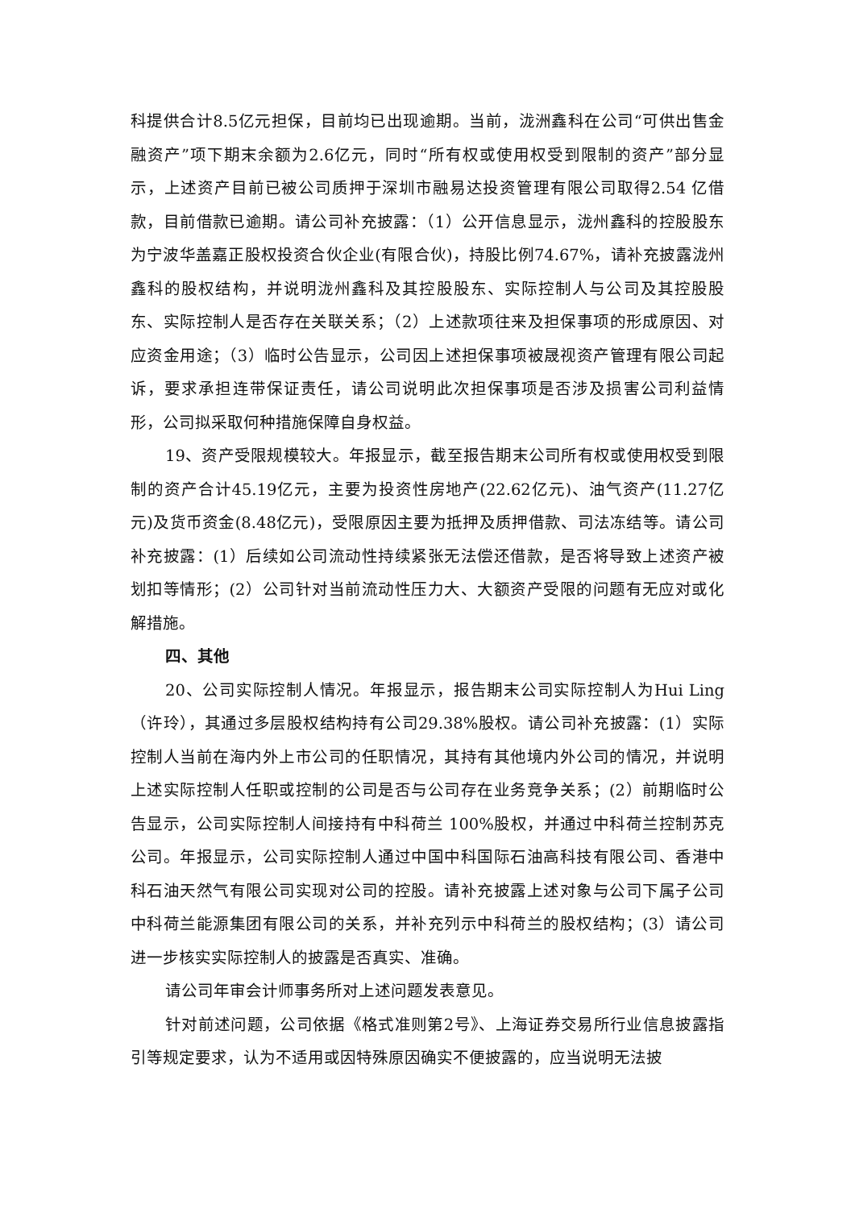科提供合计8.5亿元担保，目前均已出现逾期。当前，泷洲鑫科在公司“可供出售金融资产”项下期末余额为2.6亿元，同时“所有权或使用权受到限制的资产”部分显示，上述资产目前已被公司质押于深圳市融易达投资管理有限公司取得2.54 亿借款，目前借款已逾期。请公司补充披露：（1）公开信息显示，泷州鑫科的控股股东为宁波华盖嘉正股权投资合伙企业(有限合伙)，持股比例74.67%，请补充披露泷州鑫科的股权结构，并说明泷州鑫科及其控股股东、实际控制人与公司及其控股股东、实际控制人是否存在关联关系；（2）上述款项往来及担保事项的形成原因、对应资金用途；（3）临时公告显示，公司因上述担保事项被晟视资产管理有限公司起诉，要求承担连带保证责任，请公司说明此次担保事项是否涉及损害公司利益情形，公司拟采取何种措施保障自身权益。
19、资产受限规模较大。年报显示，截至报告期末公司所有权或使用权受到限制的资产合计45.19亿元，主要为投资性房地产(22.62亿元)、油气资产(11.27亿元)及货币资金(8.48亿元)，受限原因主要为抵押及质押借款、司法冻结等。请公司补充披露：(1）后续如公司流动性持续紧张无法偿还借款，是否将导致上述资产被划扣等情形；(2）公司针对当前流动性压力大、大额资产受限的问题有无应对或化解措施。
四、其他
20、公司实际控制人情况。年报显示，报告期末公司实际控制人为Hui Ling（许玲），其通过多层股权结构持有公司29.38%股权。请公司补充披露：(1）实际控制人当前在海内外上市公司的任职情况，其持有其他境内外公司的情况，并说明上述实际控制人任职或控制的公司是否与公司存在业务竞争关系；(2）前期临时公告显示，公司实际控制人间接持有中科荷兰 100%股权，并通过中科荷兰控制苏克公司。年报显示，公司实际控制人通过中国中科国际石油高科技有限公司、香港中科石油天然气有限公司实现对公司的控股。请补充披露上述对象与公司下属子公司中科荷兰能源集团有限公司的关系，并补充列示中科荷兰的股权结构；(3）请公司进一步核实实际控制人的披露是否真实、准确。
请公司年审会计师事务所对上述问题发表意见。
针对前述问题，公司依据《格式准则第2号》、上海证券交易所行业信息披露指引等规定要求，认为不适用或因特殊原因确实不便披露的，应当说明无法披